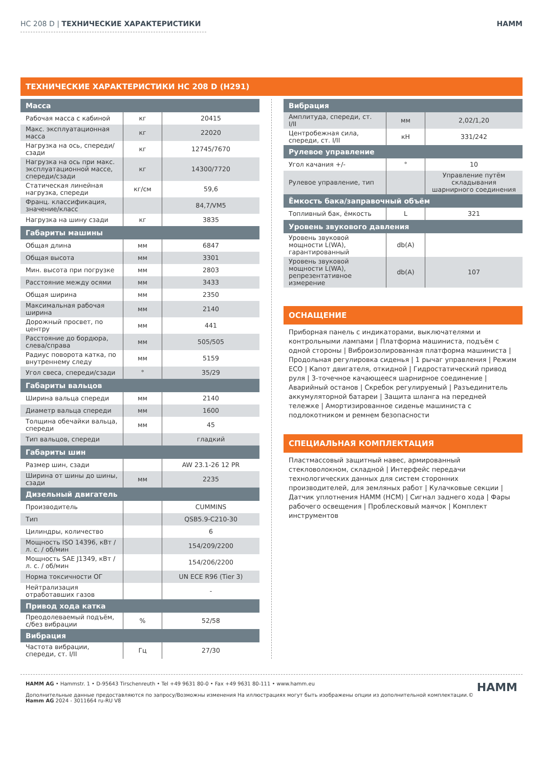HC 208 D | ТЕХНИЧЕСКИЕ ХАРАКТЕРИСТИКИ HAMM
ТЕХНИЧЕСКИЕ ХАРАКТЕРИСТИКИ HC 208 D (H291)
| Масса | | |
| --- | --- | --- |
| Рабочая масса с кабиной | кг | 20415 |
| Макс. эксплуатационная масса | кг | 22020 |
| Нагрузка на ось, спереди/сзади | кг | 12745/7670 |
| Нагрузка на ось при макс. эксплуатационной массе, спереди/сзади | кг | 14300/7720 |
| Статическая линейная нагрузка, спереди | кг/см | 59,6 |
| Франц. классификация, значение/класс | | 84,7/VM5 |
| Нагрузка на шину сзади | кг | 3835 |
| Габариты машины | | |
| Общая длина | мм | 6847 |
| Общая высота | мм | 3301 |
| Мин. высота при погрузке | мм | 2803 |
| Расстояние между осями | мм | 3433 |
| Общая ширина | мм | 2350 |
| Максимальная рабочая ширина | мм | 2140 |
| Дорожный просвет, по центру | мм | 441 |
| Расстояние до бордюра, слева/справа | мм | 505/505 |
| Радиус поворота катка, по внутреннему следу | мм | 5159 |
| Угол свеса, спереди/сзади | ° | 35/29 |
| Габариты вальцов | | |
| Ширина вальца спереди | мм | 2140 |
| Диаметр вальца спереди | мм | 1600 |
| Толщина обечайки вальца, спереди | мм | 45 |
| Тип вальцов, спереди | | гладкий |
| Габариты шин | | |
| Размер шин, сзади | | AW 23.1-26 12 PR |
| Ширина от шины до шины, сзади | мм | 2235 |
| Дизельный двигатель | | |
| Производитель | | CUMMINS |
| Тип | | QSB5.9-C210-30 |
| Цилиндры, количество | | 6 |
| Мощность ISO 14396, кВт / л. с. / об/мин | | 154/209/2200 |
| Мощность SAE J1349, кВт / л. с. / об/мин | | 154/206/2200 |
| Норма токсичности ОГ | | UN ECE R96 (Tier 3) |
| Нейтрализация отработавших газов | | - |
| Привод хода катка | | |
| Преодолеваемый подъём, с/без вибрации | % | 52/58 |
| Вибрация | | |
| Частота вибрации, спереди, ст. I/II | Гц | 27/30 |
| Вибрация | | |
| --- | --- | --- |
| Амплитуда, спереди, ст. I/II | мм | 2,02/1,20 |
| Центробежная сила, спереди, ст. I/II | кН | 331/242 |
| Рулевое управление | | |
| Угол качания +/- | ° | 10 |
| Рулевое управление, тип | | Управление путём складывания шарнирного соединения |
| Ёмкость бака/заправочный объём | | |
| Топливный бак, ёмкость | L | 321 |
| Уровень звукового давления | | |
| Уровень звуковой мощности L(WA), гарантированный | db(A) | |
| Уровень звуковой мощности L(WA), репрезентативное измерение | db(A) | 107 |
ОСНАЩЕНИЕ
Приборная панель с индикаторами, выключателями и контрольными лампами | Платформа машиниста, подъём с одной стороны | Виброизолированная платформа машиниста | Продольная регулировка сиденья | 1 рычаг управления | Режим ECO | Капот двигателя, откидной | Гидростатический привод руля | 3-точечное качающееся шарнирное соединение | Аварийный останов | Скребок регулируемый | Разъединитель аккумуляторной батареи | Защита шланга на передней тележке | Амортизированное сиденье машиниста с подлокотником и ремнем безопасности
СПЕЦИАЛЬНАЯ КОМПЛЕКТАЦИЯ
Пластмассовый защитный навес, армированный стекловолокном, складной | Интерфейс передачи технологических данных для систем сторонних производителей, для земляных работ | Кулачковые секции | Датчик уплотнения HAMM (HCM) | Сигнал заднего хода | Фары рабочего освещения | Проблесковый маячок | Комплект инструментов
HAMM AG • Hammstr. 1 • D-95643 Tirschenreuth • Tel +49 9631 80-0 • Fax +49 9631 80-111 • www.hamm.eu
Дополнительные данные предоставляются по запросу/Возможны изменения На иллюстрациях могут быть изображены опции из дополнительной комплектации.©
Hamm AG 2024 - 3011664 ru-RU V8
HAMM